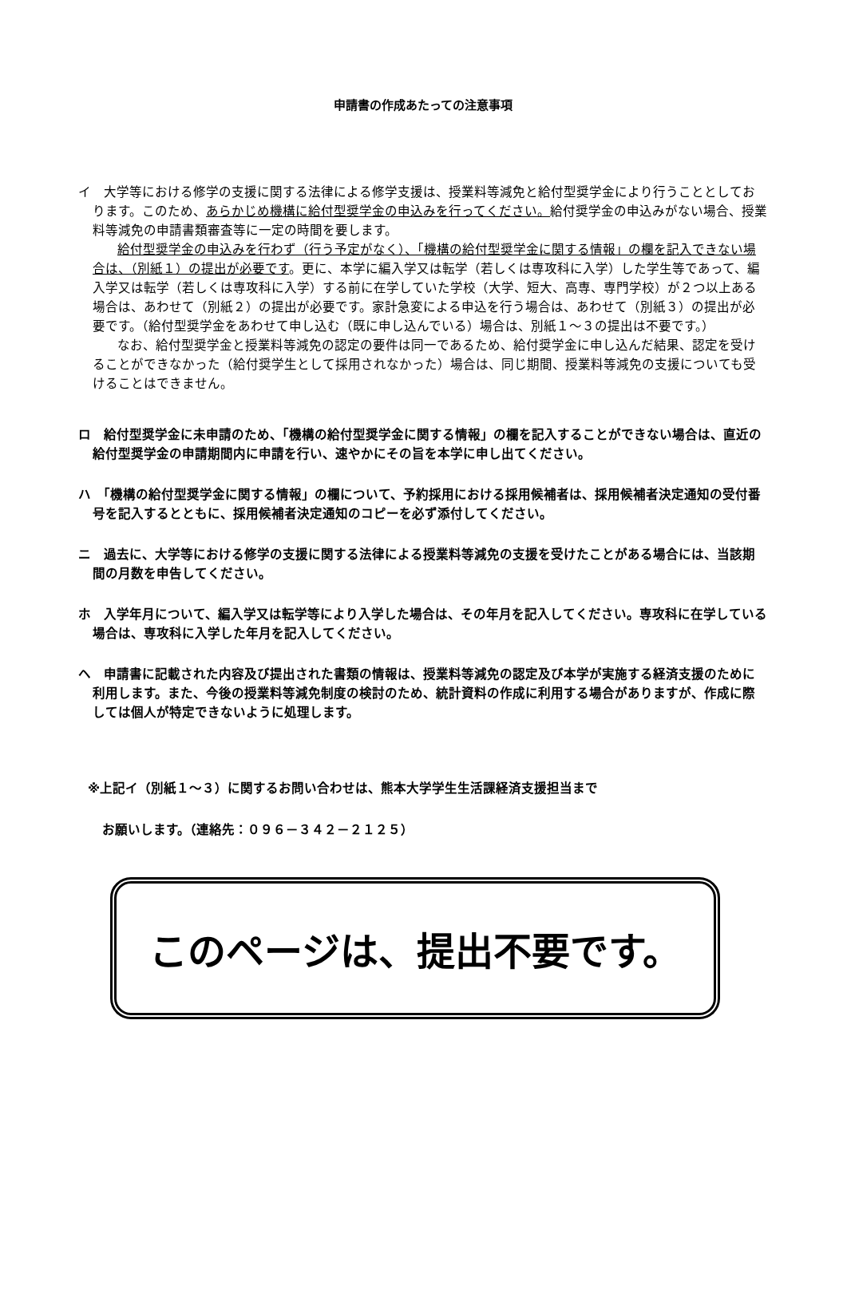申請書の作成あたっての注意事項
イ　大学等における修学の支援に関する法律による修学支援は、授業料等減免と給付型奨学金により行うこととしております。このため、あらかじめ機構に給付型奨学金の申込みを行ってください。給付奨学金の申込みがない場合、授業料等減免の申請書類審査等に一定の時間を要します。
給付型奨学金の申込みを行わず（行う予定がなく）、「機構の給付型奨学金に関する情報」の欄を記入できない場合は、（別紙１）の提出が必要です。更に、本学に編入学又は転学（若しくは専攻科に入学）した学生等であって、編入学又は転学（若しくは専攻科に入学）する前に在学していた学校（大学、短大、高専、専門学校）が２つ以上ある場合は、あわせて（別紙２）の提出が必要です。家計急変による申込を行う場合は、あわせて（別紙３）の提出が必要です。（給付型奨学金をあわせて申し込む（既に申し込んでいる）場合は、別紙１～３の提出は不要です。）
なお、給付型奨学金と授業料等減免の認定の要件は同一であるため、給付奨学金に申し込んだ結果、認定を受けることができなかった（給付奨学生として採用されなかった）場合は、同じ期間、授業料等減免の支援についても受けることはできません。
ロ　給付型奨学金に未申請のため、「機構の給付型奨学金に関する情報」の欄を記入することができない場合は、直近の給付型奨学金の申請期間内に申請を行い、速やかにその旨を本学に申し出てください。
ハ　「機構の給付型奨学金に関する情報」の欄について、予約採用における採用候補者は、採用候補者決定通知の受付番号を記入するとともに、採用候補者決定通知のコピーを必ず添付してください。
ニ　過去に、大学等における修学の支援に関する法律による授業料等減免の支援を受けたことがある場合には、当該期間の月数を申告してください。
ホ　入学年月について、編入学又は転学等により入学した場合は、その年月を記入してください。専攻科に在学している場合は、専攻科に入学した年月を記入してください。
ヘ　申請書に記載された内容及び提出された書類の情報は、授業料等減免の認定及び本学が実施する経済支援のために利用します。また、今後の授業料等減免制度の検討のため、統計資料の作成に利用する場合がありますが、作成に際しては個人が特定できないように処理します。
※上記イ（別紙１～３）に関するお問い合わせは、熊本大学学生生活課経済支援担当まで
お願いします。（連絡先：０９６－３４２－２１２５）
このページは、提出不要です。